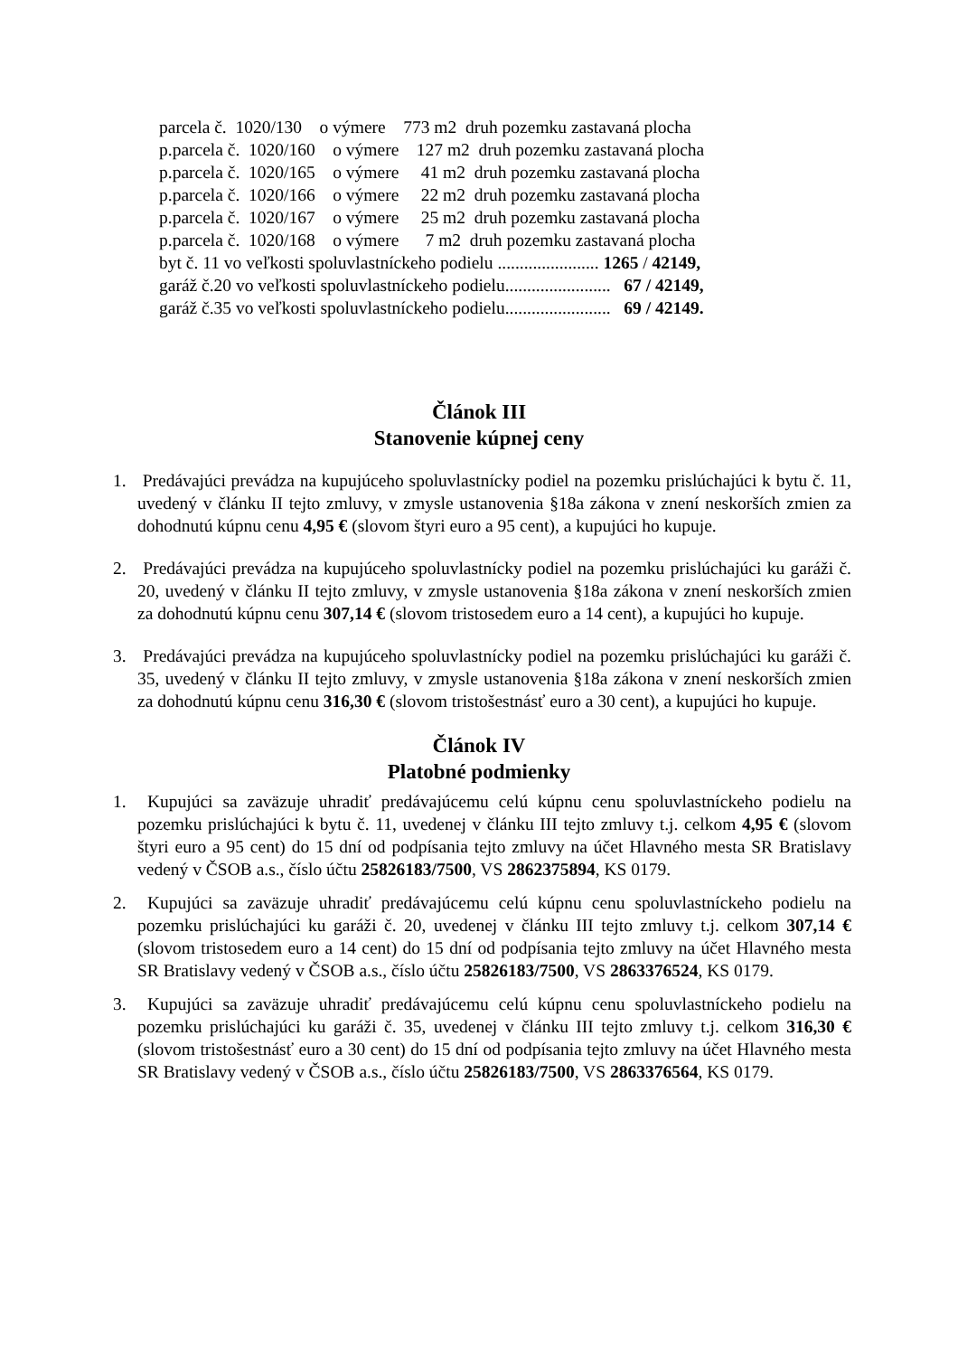parcela č. 1020/130 o výmere 773 m2 druh pozemku zastavaná plocha
p.parcela č. 1020/160 o výmere 127 m2 druh pozemku zastavaná plocha
p.parcela č. 1020/165 o výmere 41 m2 druh pozemku zastavaná plocha
p.parcela č. 1020/166 o výmere 22 m2 druh pozemku zastavaná plocha
p.parcela č. 1020/167 o výmere 25 m2 druh pozemku zastavaná plocha
p.parcela č. 1020/168 o výmere 7 m2 druh pozemku zastavaná plocha
byt č. 11 vo veľkosti spoluvlastníckeho podielu ....................... 1265 / 42149,
garáž č.20 vo veľkosti spoluvlastníckeho podielu........................ 67 / 42149,
garáž č.35 vo veľkosti spoluvlastníckeho podielu........................ 69 / 42149.
Článok III
Stanovenie kúpnej ceny
1. Predávajúci prevádza na kupujúceho spoluvlastnícky podiel na pozemku prislúchajúci k bytu č. 11, uvedený v článku II tejto zmluvy, v zmysle ustanovenia §18a zákona v znení neskorších zmien za dohodnutú kúpnu cenu 4,95 € (slovom štyri euro a 95 cent), a kupujúci ho kupuje.
2. Predávajúci prevádza na kupujúceho spoluvlastnícky podiel na pozemku prislúchajúci ku garáži č. 20, uvedený v článku II tejto zmluvy, v zmysle ustanovenia §18a zákona v znení neskorších zmien za dohodnutú kúpnu cenu 307,14 € (slovom tristosedem euro a 14 cent), a kupujúci ho kupuje.
3. Predávajúci prevádza na kupujúceho spoluvlastnícky podiel na pozemku prislúchajúci ku garáži č. 35, uvedený v článku II tejto zmluvy, v zmysle ustanovenia §18a zákona v znení neskorších zmien za dohodnutú kúpnu cenu 316,30 € (slovom tristošestnásť euro a 30 cent), a kupujúci ho kupuje.
Článok IV
Platobné podmienky
1. Kupujúci sa zaväzuje uhradiť predávajúcemu celú kúpnu cenu spoluvlastníckeho podielu na pozemku prislúchajúci k bytu č. 11, uvedenej v článku III tejto zmluvy t.j. celkom 4,95 € (slovom štyri euro a 95 cent) do 15 dní od podpísania tejto zmluvy na účet Hlavného mesta SR Bratislavy vedený v ČSOB a.s., číslo účtu 25826183/7500, VS 2862375894, KS 0179.
2. Kupujúci sa zaväzuje uhradiť predávajúcemu celú kúpnu cenu spoluvlastníckeho podielu na pozemku prislúchajúci ku garáži č. 20, uvedenej v článku III tejto zmluvy t.j. celkom 307,14 € (slovom tristosedem euro a 14 cent) do 15 dní od podpísania tejto zmluvy na účet Hlavného mesta SR Bratislavy vedený v ČSOB a.s., číslo účtu 25826183/7500, VS 2863376524, KS 0179.
3. Kupujúci sa zaväzuje uhradiť predávajúcemu celú kúpnu cenu spoluvlastníckeho podielu na pozemku prislúchajúci ku garáži č. 35, uvedenej v článku III tejto zmluvy t.j. celkom 316,30 € (slovom tristošestnásť euro a 30 cent) do 15 dní od podpísania tejto zmluvy na účet Hlavného mesta SR Bratislavy vedený v ČSOB a.s., číslo účtu 25826183/7500, VS 2863376564, KS 0179.